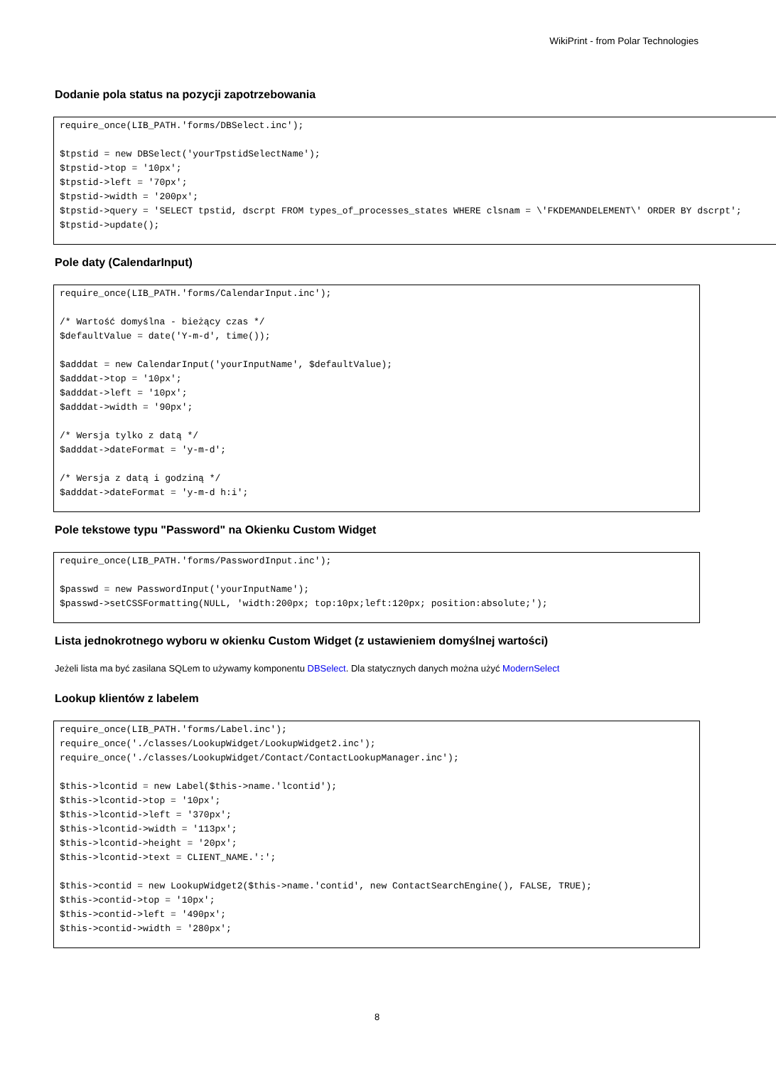WikiPrint - from Polar Technologies
Dodanie pola status na pozycji zapotrzebowania
require_once(LIB_PATH.'forms/DBSelect.inc');

$tpstid = new DBSelect('yourTpstidSelectName');
$tpstid->top = '10px';
$tpstid->left = '70px';
$tpstid->width = '200px';
$tpstid->query = 'SELECT tpstid, dscrpt FROM types_of_processes_states WHERE clsnam = \'FKDEMANDELEMENT\' ORDER BY dscrpt';
$tpstid->update();
Pole daty (CalendarInput)
require_once(LIB_PATH.'forms/CalendarInput.inc');

/* Wartość domyślna - bieżący czas */
$defaultValue = date('Y-m-d', time());

$adddat = new CalendarInput('yourInputName', $defaultValue);
$adddat->top = '10px';
$adddat->left = '10px';
$adddat->width = '90px';

/* Wersja tylko z datą */
$adddat->dateFormat = 'y-m-d';

/* Wersja z datą i godziną */
$adddat->dateFormat = 'y-m-d h:i';
Pole tekstowe typu "Password" na Okienku Custom Widget
require_once(LIB_PATH.'forms/PasswordInput.inc');

$passwd = new PasswordInput('yourInputName');
$passwd->setCSSFormatting(NULL, 'width:200px; top:10px;left:120px; position:absolute;');
Lista jednokrotnego wyboru w okienku Custom Widget (z ustawieniem domyślnej wartości)
Jeżeli lista ma być zasilana SQLem to używamy komponentu DBSelect. Dla statycznych danych można użyć ModernSelect
Lookup klientów z labelem
require_once(LIB_PATH.'forms/Label.inc');
require_once('./classes/LookupWidget/LookupWidget2.inc');
require_once('./classes/LookupWidget/Contact/ContactLookupManager.inc');

$this->lcontid = new Label($this->name.'lcontid');
$this->lcontid->top = '10px';
$this->lcontid->left = '370px';
$this->lcontid->width = '113px';
$this->lcontid->height = '20px';
$this->lcontid->text = CLIENT_NAME.':';

$this->contid = new LookupWidget2($this->name.'contid', new ContactSearchEngine(), FALSE, TRUE);
$this->contid->top = '10px';
$this->contid->left = '490px';
$this->contid->width = '280px';
8